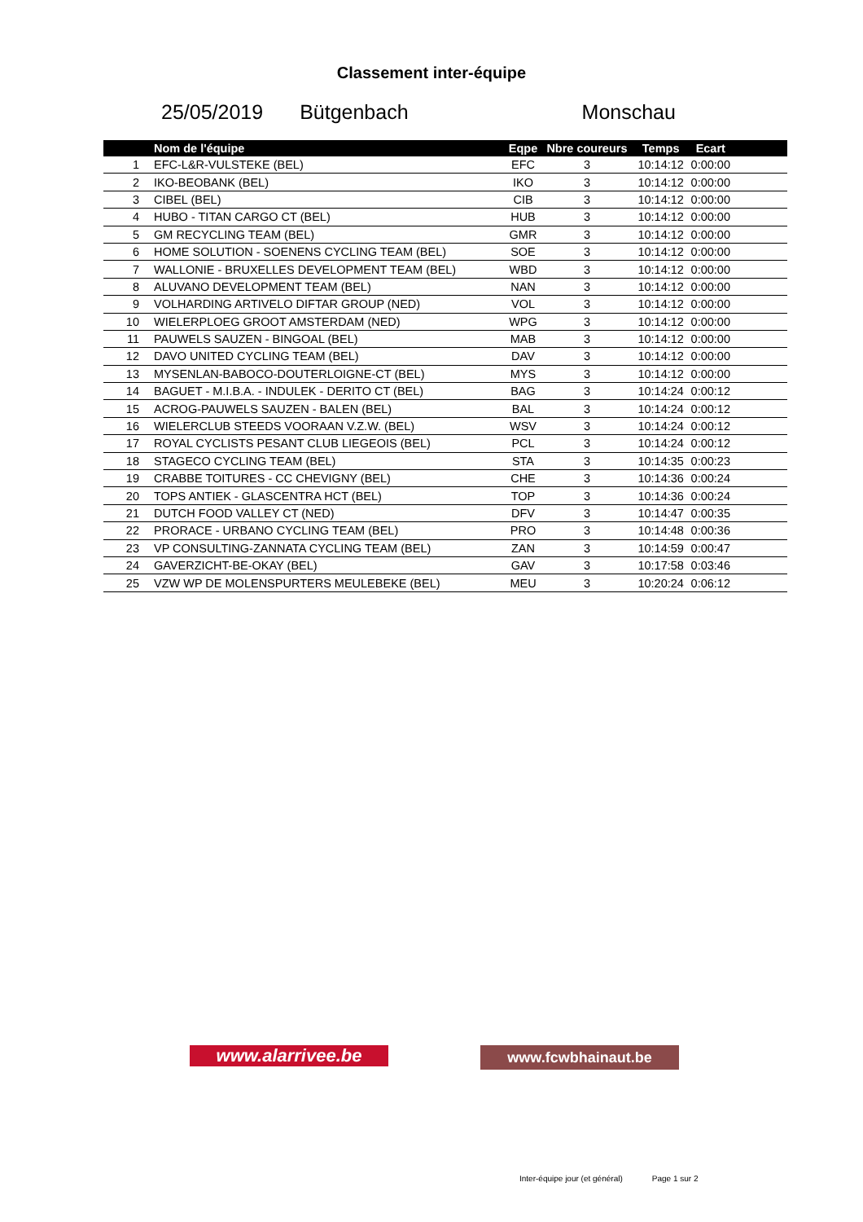Classement inter-équipe
25/05/2019 Bütgenbach Monschau
| | Nom de l'équipe | Eqpe | Nbre coureurs | Temps | Ecart | |
| --- | --- | --- | --- | --- | --- | --- |
| 1 | EFC-L&R-VULSTEKE (BEL) | EFC | 3 | 10:14:12 | 0:00:00 | |
| 2 | IKO-BEOBANK (BEL) | IKO | 3 | 10:14:12 | 0:00:00 | |
| 3 | CIBEL (BEL) | CIB | 3 | 10:14:12 | 0:00:00 | |
| 4 | HUBO - TITAN CARGO CT (BEL) | HUB | 3 | 10:14:12 | 0:00:00 | |
| 5 | GM RECYCLING TEAM (BEL) | GMR | 3 | 10:14:12 | 0:00:00 | |
| 6 | HOME SOLUTION - SOENENS CYCLING TEAM (BEL) | SOE | 3 | 10:14:12 | 0:00:00 | |
| 7 | WALLONIE - BRUXELLES DEVELOPMENT TEAM (BEL) | WBD | 3 | 10:14:12 | 0:00:00 | |
| 8 | ALUVANO DEVELOPMENT TEAM (BEL) | NAN | 3 | 10:14:12 | 0:00:00 | |
| 9 | VOLHARDING ARTIVELO DIFTAR GROUP (NED) | VOL | 3 | 10:14:12 | 0:00:00 | |
| 10 | WIELERPLOEG GROOT AMSTERDAM (NED) | WPG | 3 | 10:14:12 | 0:00:00 | |
| 11 | PAUWELS SAUZEN - BINGOAL (BEL) | MAB | 3 | 10:14:12 | 0:00:00 | |
| 12 | DAVO UNITED CYCLING TEAM (BEL) | DAV | 3 | 10:14:12 | 0:00:00 | |
| 13 | MYSENLAN-BABOCO-DOUTERLOIGNE-CT (BEL) | MYS | 3 | 10:14:12 | 0:00:00 | |
| 14 | BAGUET - M.I.B.A. - INDULEK - DERITO CT (BEL) | BAG | 3 | 10:14:24 | 0:00:12 | |
| 15 | ACROG-PAUWELS SAUZEN - BALEN (BEL) | BAL | 3 | 10:14:24 | 0:00:12 | |
| 16 | WIELERCLUB STEEDS VOORAAN V.Z.W. (BEL) | WSV | 3 | 10:14:24 | 0:00:12 | |
| 17 | ROYAL CYCLISTS PESANT CLUB LIEGEOIS (BEL) | PCL | 3 | 10:14:24 | 0:00:12 | |
| 18 | STAGECO CYCLING TEAM (BEL) | STA | 3 | 10:14:35 | 0:00:23 | |
| 19 | CRABBE TOITURES - CC CHEVIGNY (BEL) | CHE | 3 | 10:14:36 | 0:00:24 | |
| 20 | TOPS ANTIEK - GLASCENTRA HCT (BEL) | TOP | 3 | 10:14:36 | 0:00:24 | |
| 21 | DUTCH FOOD VALLEY CT (NED) | DFV | 3 | 10:14:47 | 0:00:35 | |
| 22 | PRORACE - URBANO CYCLING TEAM (BEL) | PRO | 3 | 10:14:48 | 0:00:36 | |
| 23 | VP CONSULTING-ZANNATA CYCLING TEAM (BEL) | ZAN | 3 | 10:14:59 | 0:00:47 | |
| 24 | GAVERZICHT-BE-OKAY (BEL) | GAV | 3 | 10:17:58 | 0:03:46 | |
| 25 | VZW WP DE MOLENSPURTERS MEULEBEKE (BEL) | MEU | 3 | 10:20:24 | 0:06:12 | |
www.alarrivee.be
www.fcwbhainaut.be
Inter-équipe jour (et général) Page 1 sur 2